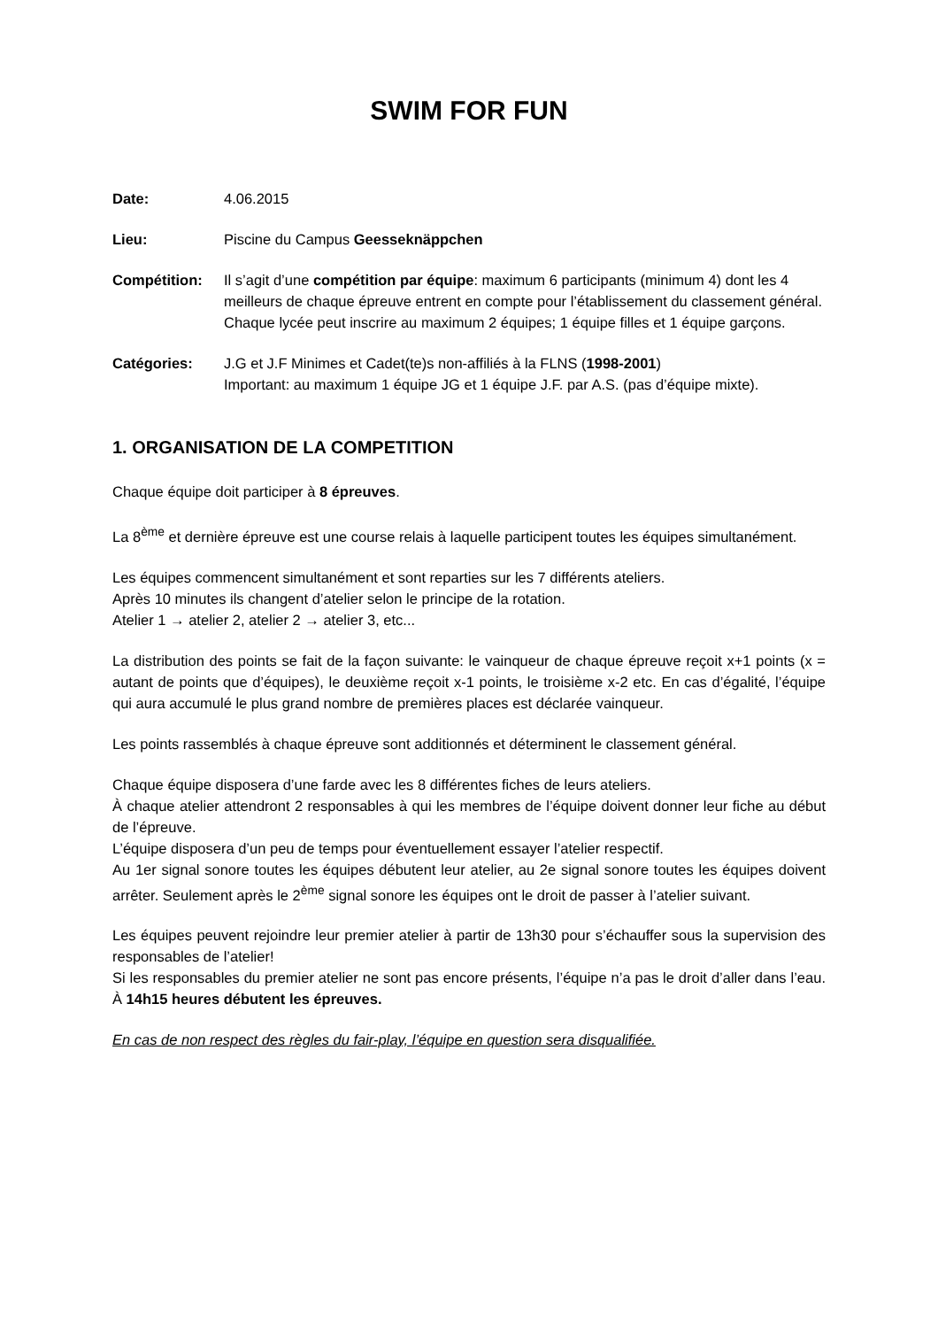SWIM FOR FUN
Date: 4.06.2015
Lieu: Piscine du Campus Geesseknäppchen
Compétition: Il s’agit d’une compétition par équipe: maximum 6 participants (minimum 4) dont les 4 meilleurs de chaque épreuve entrent en compte pour l’établissement du classement général. Chaque lycée peut inscrire au maximum 2 équipes; 1 équipe filles et 1 équipe garçons.
Catégories: J.G et J.F Minimes et Cadet(te)s non-affiliés à la FLNS (1998-2001)
Important: au maximum 1 équipe JG et 1 équipe J.F. par A.S. (pas d’équipe mixte).
1. ORGANISATION DE LA COMPETITION
Chaque équipe doit participer à 8 épreuves.
La 8<sup>ème</sup> et dernière épreuve est une course relais à laquelle participent toutes les équipes simultanément.
Les équipes commencent simultanément et sont reparties sur les 7 différents ateliers.
Après 10 minutes ils changent d’atelier selon le principe de la rotation.
Atelier 1 → atelier 2, atelier 2 → atelier 3, etc...
La distribution des points se fait de la façon suivante: le vainqueur de chaque épreuve reçoit x+1 points (x = autant de points que d’équipes), le deuxième reçoit x-1 points, le troisième x-2 etc. En cas d’égalité, l’équipe qui aura accumulé le plus grand nombre de premières places est déclarée vainqueur.
Les points rassemblés à chaque épreuve sont additionnés et déterminent le classement général.
Chaque équipe disposera d’une farde avec les 8 différentes fiches de leurs ateliers.
À chaque atelier attendront 2 responsables à qui les membres de l’équipe doivent donner leur fiche au début de l’épreuve.
L’équipe disposera d’un peu de temps pour éventuellement essayer l’atelier respectif.
Au 1er signal sonore toutes les équipes débutent leur atelier, au 2e signal sonore toutes les équipes doivent arrêter. Seulement après le 2<sup>ème</sup> signal sonore les équipes ont le droit de passer à l’atelier suivant.
Les équipes peuvent rejoindre leur premier atelier à partir de 13h30 pour s’échauffer sous la supervision des responsables de l’atelier!
Si les responsables du premier atelier ne sont pas encore présents, l’équipe n’a pas le droit d’aller dans l’eau. À 14h15 heures débutent les épreuves.
En cas de non respect des règles du fair-play, l’équipe en question sera disqualifiée.